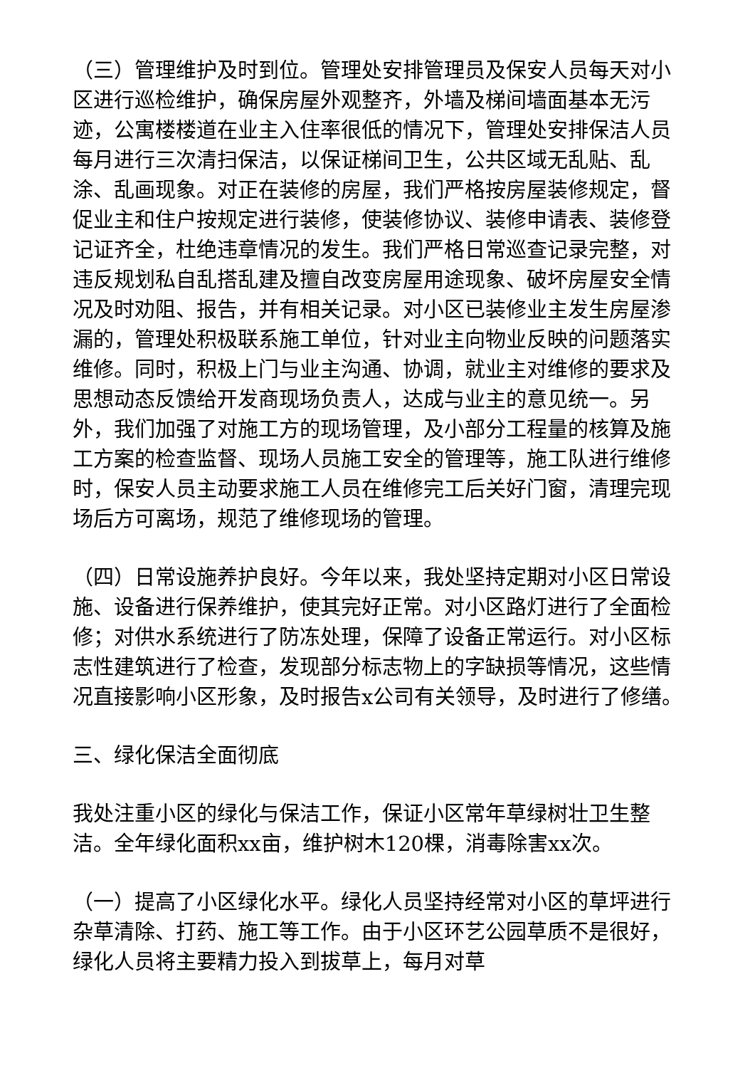（三）管理维护及时到位。管理处安排管理员及保安人员每天对小区进行巡检维护，确保房屋外观整齐，外墙及梯间墙面基本无污迹，公寓楼楼道在业主入住率很低的情况下，管理处安排保洁人员每月进行三次清扫保洁，以保证梯间卫生，公共区域无乱贴、乱涂、乱画现象。对正在装修的房屋，我们严格按房屋装修规定，督促业主和住户按规定进行装修，使装修协议、装修申请表、装修登记证齐全，杜绝违章情况的发生。我们严格日常巡查记录完整，对违反规划私自乱搭乱建及擅自改变房屋用途现象、破坏房屋安全情况及时劝阻、报告，并有相关记录。对小区已装修业主发生房屋渗漏的，管理处积极联系施工单位，针对业主向物业反映的问题落实维修。同时，积极上门与业主沟通、协调，就业主对维修的要求及思想动态反馈给开发商现场负责人，达成与业主的意见统一。另外，我们加强了对施工方的现场管理，及小部分工程量的核算及施工方案的检查监督、现场人员施工安全的管理等，施工队进行维修时，保安人员主动要求施工人员在维修完工后关好门窗，清理完现场后方可离场，规范了维修现场的管理。
（四）日常设施养护良好。今年以来，我处坚持定期对小区日常设施、设备进行保养维护，使其完好正常。对小区路灯进行了全面检修；对供水系统进行了防冻处理，保障了设备正常运行。对小区标志性建筑进行了检查，发现部分标志物上的字缺损等情况，这些情况直接影响小区形象，及时报告x公司有关领导，及时进行了修缮。
三、绿化保洁全面彻底
我处注重小区的绿化与保洁工作，保证小区常年草绿树壮卫生整洁。全年绿化面积xx亩，维护树木120棵，消毒除害xx次。
（一）提高了小区绿化水平。绿化人员坚持经常对小区的草坪进行杂草清除、打药、施工等工作。由于小区环艺公园草质不是很好，绿化人员将主要精力投入到拔草上，每月对草